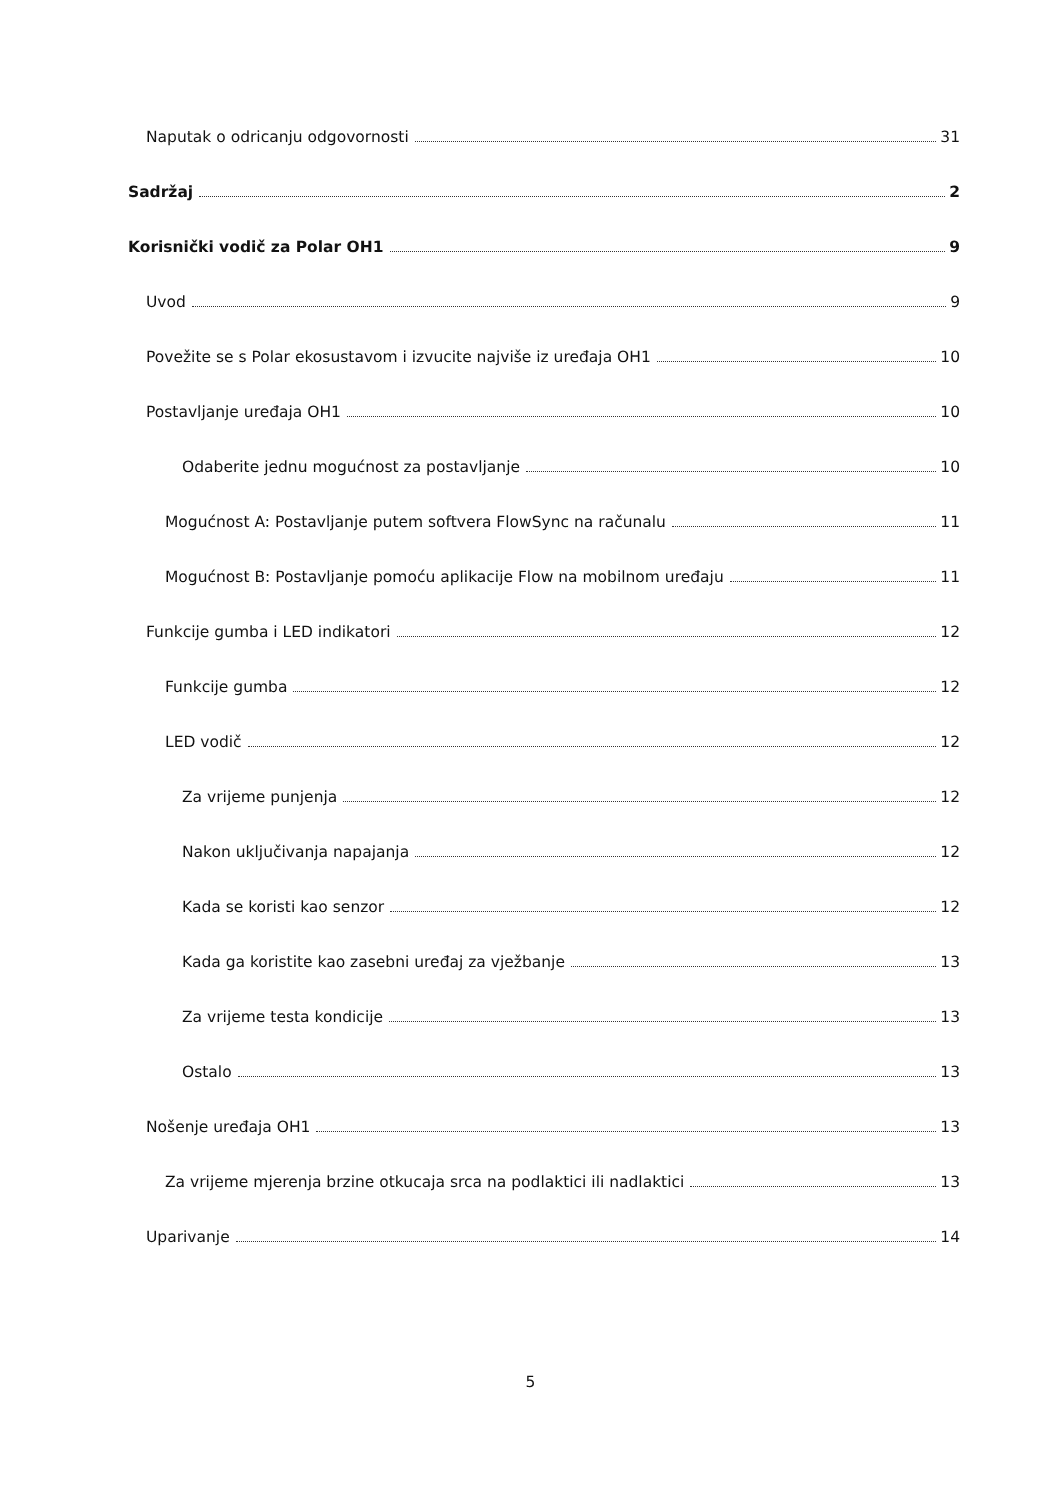Naputak o odricanju odgovornosti 31
Sadržaj 2
Korisnički vodič za Polar OH1 9
Uvod 9
Povežite se s Polar ekosustavom i izvucite najviše iz uređaja OH1 10
Postavljanje uređaja OH1 10
Odaberite jednu mogućnost za postavljanje 10
Mogućnost A: Postavljanje putem softvera FlowSync na računalu 11
Mogućnost B: Postavljanje pomoću aplikacije Flow na mobilnom uređaju 11
Funkcije gumba i LED indikatori 12
Funkcije gumba 12
LED vodič 12
Za vrijeme punjenja 12
Nakon uključivanja napajanja 12
Kada se koristi kao senzor 12
Kada ga koristite kao zasebni uređaj za vježbanje 13
Za vrijeme testa kondicije 13
Ostalo 13
Nošenje uređaja OH1 13
Za vrijeme mjerenja brzine otkucaja srca na podlaktici ili nadlaktici 13
Uparivanje 14
5